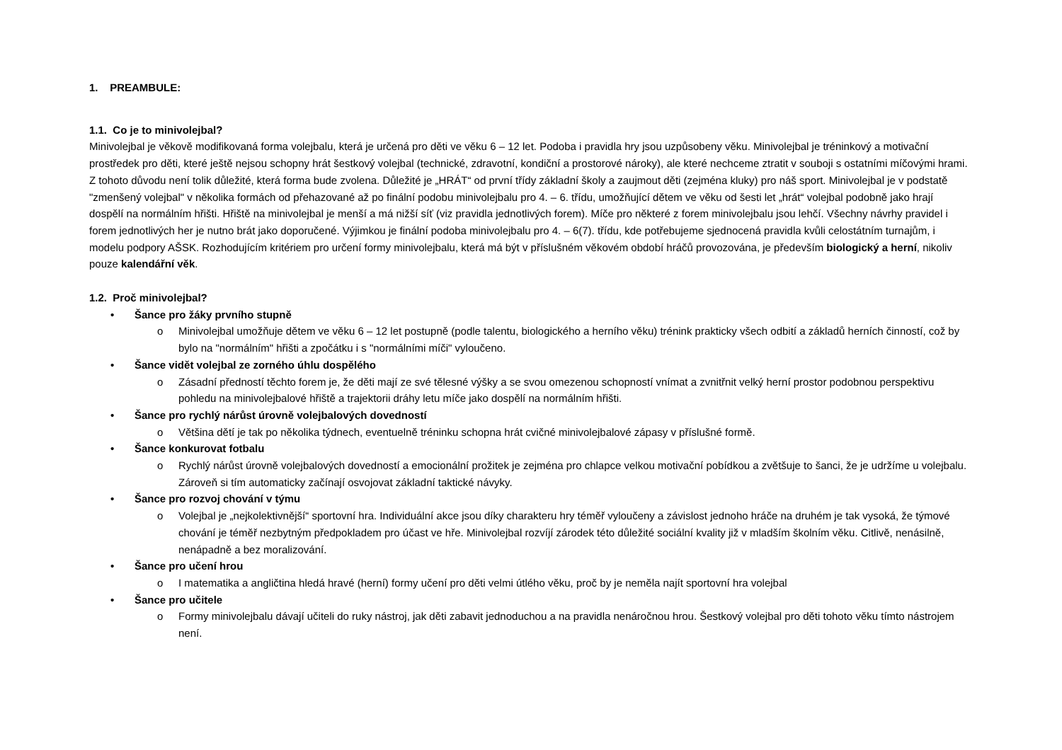1. PREAMBULE:
1.1. Co je to minivolejbal?
Minivolejbal je věkově modifikovaná forma volejbalu, která je určená pro děti ve věku 6 – 12 let. Podoba i pravidla hry jsou uzpůsobeny věku. Minivolejbal je tréninkový a motivační prostředek pro děti, které ještě nejsou schopny hrát šestkový volejbal (technické, zdravotní, kondiční a prostorové nároky), ale které nechceme ztratit v souboji s ostatními míčovými hrami. Z tohoto důvodu není tolik důležité, která forma bude zvolena. Důležité je „HRÁT“ od první třídy základní školy a zaujmout děti (zejména kluky) pro náš sport. Minivolejbal je v podstatě "zmenšený volejbal" v několika formách od přehazované až po finální podobu minivolejbalu pro 4. – 6. třídu, umožňující dětem ve věku od šesti let „hrát“ volejbal podobně jako hrají dospělí na normálním hřišti. Hřiště na minivolejbal je menší a má nižší síť (viz pravidla jednotlivých forem). Míče pro některé z forem minivolejbalu jsou lehčí. Všechny návrhy pravidel i forem jednotlivých her je nutno brát jako doporučené. Výjimkou je finální podoba minivolejbalu pro 4. – 6(7). třídu, kde potřebujeme sjednocená pravidla kvůli celostátním turnajům, i modelu podpory AŠSK. Rozhodujícím kritériem pro určení formy minivolejbalu, která má být v příslušném věkovém období hráčů provozována, je především biologický a herní, nikoliv pouze kalendářní věk.
1.2. Proč minivolejbal?
• Šance pro žáky prvního stupně
o Minivolejbal umožňuje dětem ve věku 6 – 12 let postupně (podle talentu, biologického a herního věku) trénink prakticky všech odbití a základů herních činností, což by bylo na "normálním" hřišti a zpočátku i s "normálními míči" vyloučeno.
• Šance vidět volejbal ze zorného úhlu dospělého
o Zásadní předností těchto forem je, že děti mají ze své tělesné výšky a se svou omezenou schopností vnímat a zvnitřnit velký herní prostor podobnou perspektivu pohledu na minivolejbalové hřiště a trajektorii dráhy letu míče jako dospělí na normálním hřišti.
• Šance pro rychlý nárůst úrovně volejbalových dovedností
o Většina dětí je tak po několika týdnech, eventuelně tréninku schopna hrát cvičné minivolejbalové zápasy v příslušné formě.
• Šance konkurovat fotbalu
o Rychlý nárůst úrovně volejbalových dovedností a emocionální prožitek je zejména pro chlapce velkou motivační pobídkou a zvětšuje to šanci, že je udržíme u volejbalu. Zároveň si tím automaticky začínají osvojovat základní taktické návyky.
• Šance pro rozvoj chování v týmu
o Volejbal je „nejkolektivnější“ sportovní hra. Individuální akce jsou díky charakteru hry téměř vyloučeny a závislost jednoho hráče na druhém je tak vysoká, že týmové chování je téměř nezbytným předpokladem pro účast ve hře. Minivolejbal rozvíjí zárodek této důležité sociální kvality již v mladším školním věku. Citlivě, nenásilně, nenápadně a bez moralizování.
• Šance pro učení hrou
o I matematika a angličtina hledá hravé (herní) formy učení pro děti velmi útlého věku, proč by je neměla najít sportovní hra volejbal
• Šance pro učitele
o Formy minivolejbalu dávají učiteli do ruky nástroj, jak děti zabavit jednoduchou a na pravidla nenáročnou hrou. Šestkový volejbal pro děti tohoto věku tímto nástrojem není.